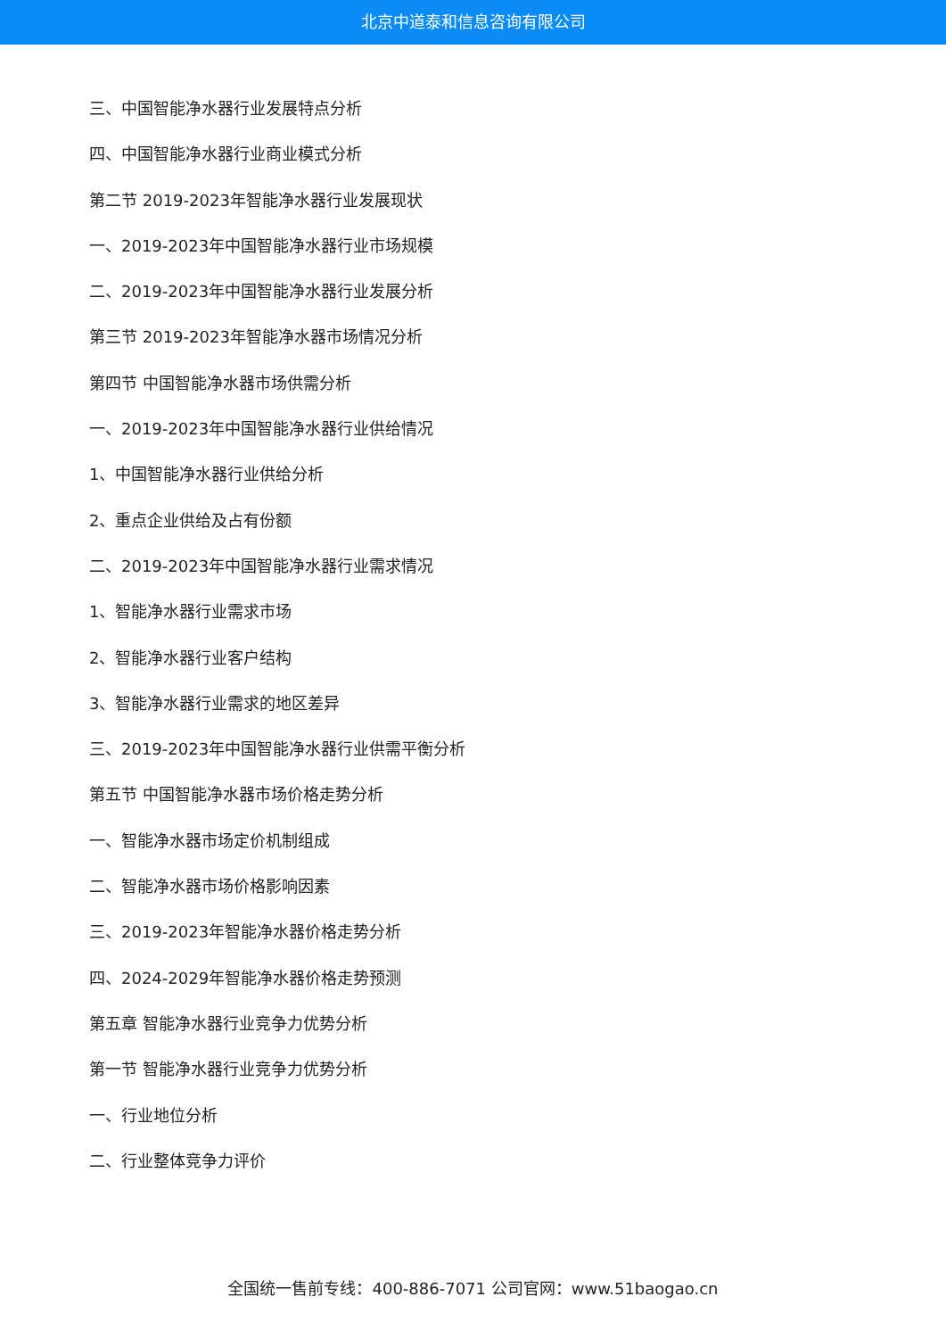北京中道泰和信息咨询有限公司
三、中国智能净水器行业发展特点分析
四、中国智能净水器行业商业模式分析
第二节 2019-2023年智能净水器行业发展现状
一、2019-2023年中国智能净水器行业市场规模
二、2019-2023年中国智能净水器行业发展分析
第三节 2019-2023年智能净水器市场情况分析
第四节 中国智能净水器市场供需分析
一、2019-2023年中国智能净水器行业供给情况
1、中国智能净水器行业供给分析
2、重点企业供给及占有份额
二、2019-2023年中国智能净水器行业需求情况
1、智能净水器行业需求市场
2、智能净水器行业客户结构
3、智能净水器行业需求的地区差异
三、2019-2023年中国智能净水器行业供需平衡分析
第五节 中国智能净水器市场价格走势分析
一、智能净水器市场定价机制组成
二、智能净水器市场价格影响因素
三、2019-2023年智能净水器价格走势分析
四、2024-2029年智能净水器价格走势预测
第五章 智能净水器行业竞争力优势分析
第一节 智能净水器行业竞争力优势分析
一、行业地位分析
二、行业整体竞争力评价
全国统一售前专线：400-886-7071 公司官网：www.51baogao.cn